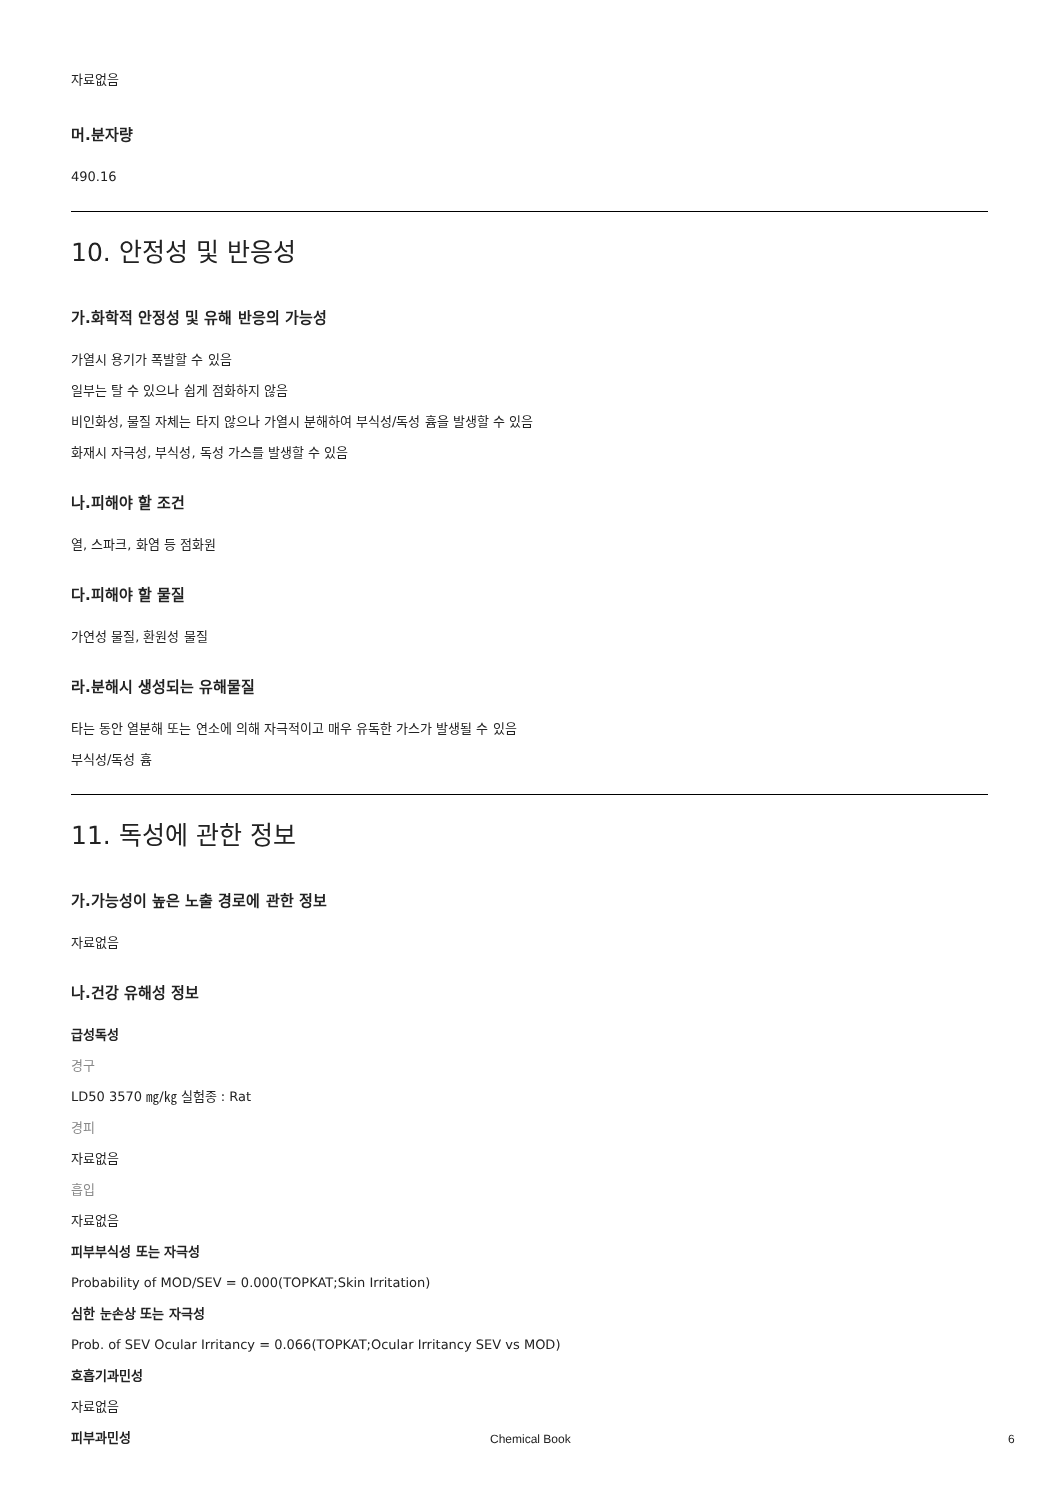자료없음
머.분자량
490.16
10. 안정성 및 반응성
가.화학적 안정성 및 유해 반응의 가능성
가열시 용기가 폭발할 수 있음
일부는 탈 수 있으나 쉽게 점화하지 않음
비인화성, 물질 자체는 타지 않으나 가열시 분해하여 부식성/독성 흄을 발생할 수 있음
화재시 자극성, 부식성, 독성 가스를 발생할 수 있음
나.피해야 할 조건
열, 스파크, 화염 등 점화원
다.피해야 할 물질
가연성 물질, 환원성 물질
라.분해시 생성되는 유해물질
타는 동안 열분해 또는 연소에 의해 자극적이고 매우 유독한 가스가 발생될 수 있음
부식성/독성 흄
11. 독성에 관한 정보
가.가능성이 높은 노출 경로에 관한 정보
자료없음
나.건강 유해성 정보
급성독성
경구
LD50 3570 ㎎/㎏ 실험종 : Rat
경피
자료없음
흡입
자료없음
피부부식성 또는 자극성
Probability of MOD/SEV = 0.000(TOPKAT;Skin Irritation)
심한 눈손상 또는 자극성
Prob. of SEV Ocular Irritancy = 0.066(TOPKAT;Ocular Irritancy SEV vs MOD)
호흡기과민성
자료없음
피부과민성
Chemical Book 6